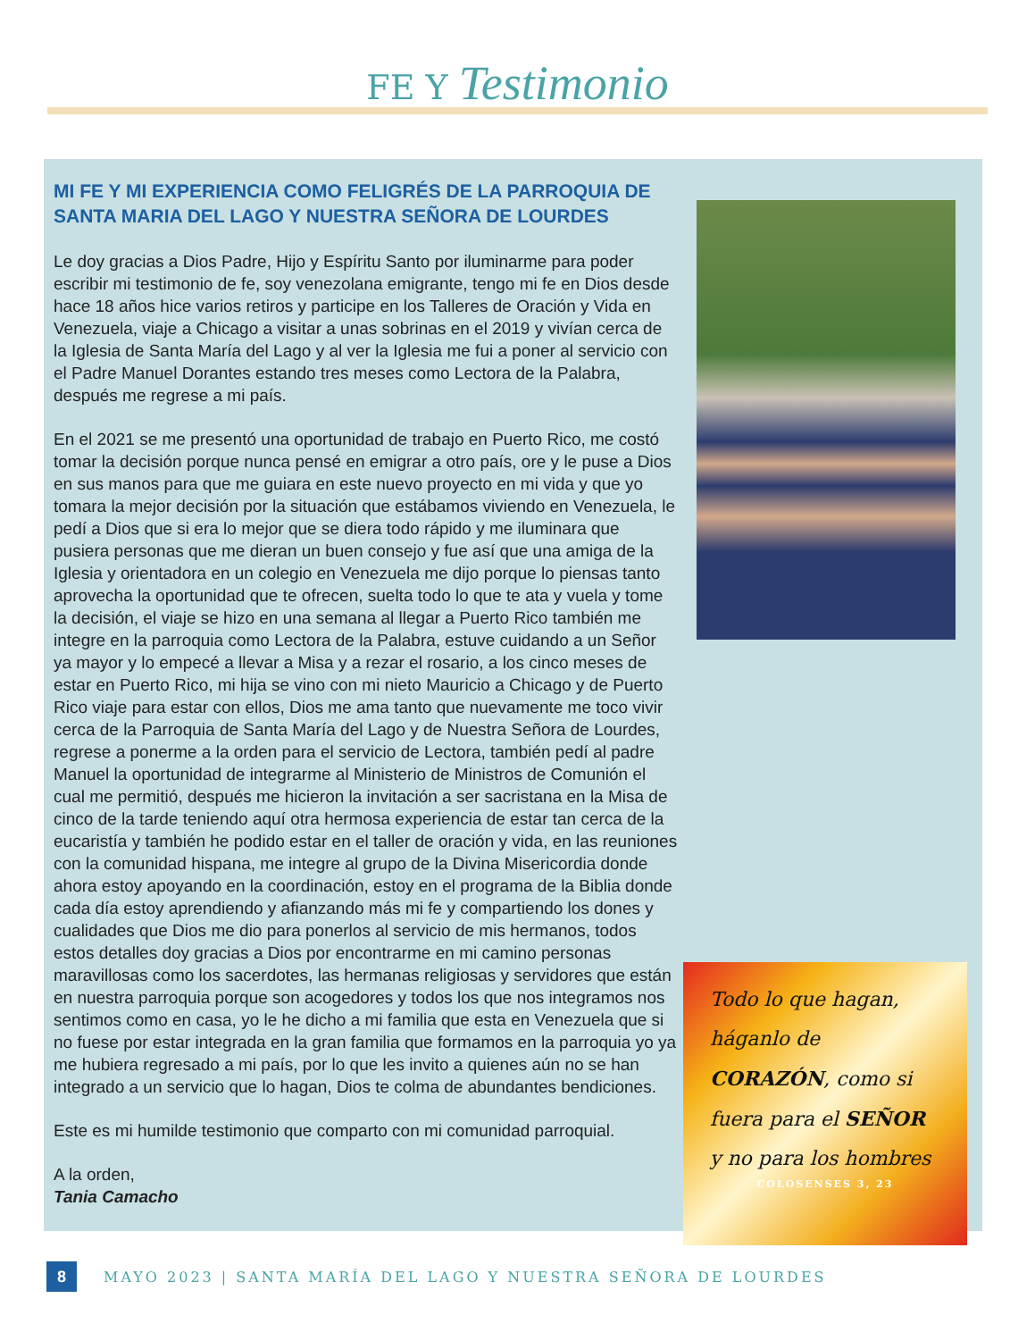FE Y Testimonio
MI FE Y MI EXPERIENCIA COMO FELIGRÉS DE LA PARROQUIA DE SANTA MARIA DEL LAGO Y NUESTRA SEÑORA DE LOURDES
Le doy gracias a Dios Padre, Hijo y Espíritu Santo por iluminarme para poder escribir mi testimonio de fe, soy venezolana emigrante, tengo mi fe en Dios desde hace 18 años hice varios retiros y participe en los Talleres de Oración y Vida en Venezuela, viaje a Chicago a visitar a unas sobrinas en el 2019 y vivían cerca de la Iglesia de Santa María del Lago y al ver la Iglesia me fui a poner al servicio con el Padre Manuel Dorantes estando tres meses como Lectora de la Palabra, después me regrese a mi país.
En el 2021 se me presentó una oportunidad de trabajo en Puerto Rico, me costó tomar la decisión porque nunca pensé en emigrar a otro país, ore y le puse a Dios en sus manos para que me guiara en este nuevo proyecto en mi vida y que yo tomara la mejor decisión por la situación que estábamos viviendo en Venezuela, le pedí a Dios que si era lo mejor que se diera todo rápido y me iluminara que pusiera personas que me dieran un buen consejo y fue así que una amiga de la Iglesia y orientadora en un colegio en Venezuela me dijo porque lo piensas tanto aprovecha la oportunidad que te ofrecen, suelta todo lo que te ata y vuela y tome la decisión, el viaje se hizo en una semana al llegar a Puerto Rico también me integre en la parroquia como Lectora de la Palabra, estuve cuidando a un Señor ya mayor y lo empecé a llevar a Misa y a rezar el rosario, a los cinco meses de estar en Puerto Rico, mi hija se vino con mi nieto Mauricio a Chicago y de Puerto Rico viaje para estar con ellos, Dios me ama tanto que nuevamente me toco vivir cerca de la Parroquia de Santa María del Lago y de Nuestra Señora de Lourdes, regrese a ponerme a la orden para el servicio de Lectora, también pedí al padre Manuel la oportunidad de integrarme al Ministerio de Ministros de Comunión el cual me permitió, después me hicieron la invitación a ser sacristana en la Misa de cinco de la tarde teniendo aquí otra hermosa experiencia de estar tan cerca de la eucaristía y también he podido estar en el taller de oración y vida, en las reuniones con la comunidad hispana, me integre al grupo de la Divina Misericordia donde ahora estoy apoyando en la coordinación, estoy en el programa de la Biblia donde cada día estoy aprendiendo y afianzando más mi fe y compartiendo los dones y cualidades que Dios me dio para ponerlos al servicio de mis hermanos, todos estos detalles doy gracias a Dios por encontrarme en mi camino personas maravillosas como los sacerdotes, las hermanas religiosas y servidores que están en nuestra parroquia porque son acogedores y todos los que nos integramos nos sentimos como en casa, yo le he dicho a mi familia que esta en Venezuela que si no fuese por estar integrada en la gran familia que formamos en la parroquia yo ya me hubiera regresado a mi país, por lo que les invito a quienes aún no se han integrado a un servicio que lo hagan, Dios te colma de abundantes bendiciones.
Este es mi humilde testimonio que comparto con mi comunidad parroquial.
A la orden,
Tania Camacho
Todo lo que hagan, háganlo de CORAZÓN, como si fuera para el SEÑOR y no para los hombres
COLOSENSES 3, 23
8
MAYO 2023 | SANTA MARÍA DEL LAGO Y NUESTRA SEÑORA DE LOURDES